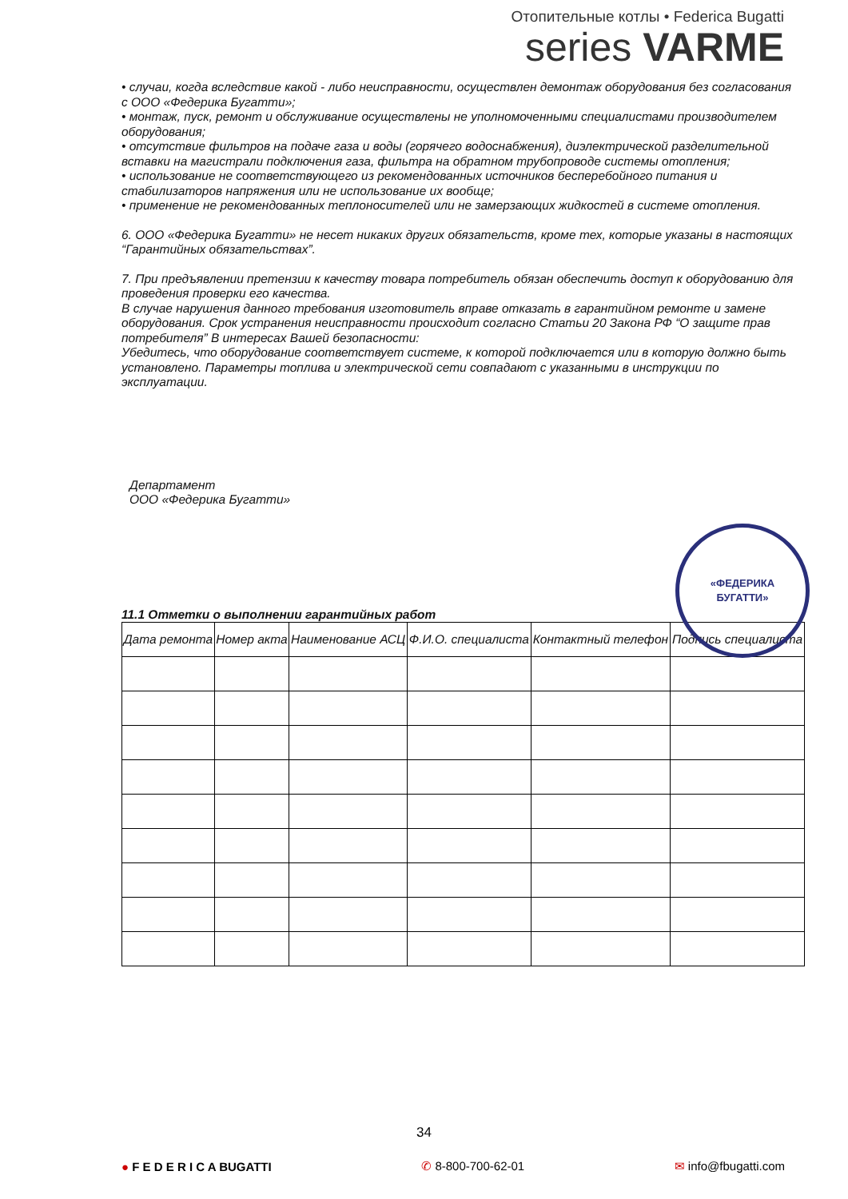Отопительные котлы • Federica Bugatti
series VARME
• случаи, когда вследствие какой - либо неисправности, осуществлен демонтаж оборудования без согласования с ООО «Федерика Бугатти»;
• монтаж, пуск, ремонт и обслуживание осуществлены не уполномоченными специалистами производителем оборудования;
• отсутствие фильтров на подаче газа и воды (горячего водоснабжения), диэлектрической разделительной вставки на магистрали подключения газа, фильтра на обратном трубопроводе системы отопления;
• использование не соответствующего из рекомендованных источников бесперебойного питания и стабилизаторов напряжения или не использование их вообще;
• применение не рекомендованных теплоносителей или не замерзающих жидкостей в системе отопления.
6. ООО «Федерика Бугатти» не несет никаких других обязательств, кроме тех, которые указаны в настоящих “Гарантийных обязательствах”.
7. При предъявлении претензии к качеству товара потребитель обязан обеспечить доступ к оборудованию для проведения проверки его качества.
В случае нарушения данного требования изготовитель вправе отказать в гарантийном ремонте и замене оборудования. Срок устранения неисправности происходит согласно Статьи 20 Закона РФ “О защите прав потребителя” В интересах Вашей безопасности:
Убедитесь, что оборудование соответствует системе, к которой подключается или в которую должно быть установлено. Параметры топлива и электрической сети совпадают с указанными в инструкции по эксплуатации.
Департамент
ООО «Федерика Бугатти»
«ФЕДЕРИКА
БУГАТТИ»
11.1 Отметки о выполнении гарантийных работ
| Дата ремонта | Номер акта | Наименование АСЦ | Ф.И.О. специалиста | Контактный телефон | Подпись специалиста |
| --- | --- | --- | --- | --- | --- |
34
● F E D E R I C A BUGATTI ✆ 8-800-700-62-01 ✉ info@fbugatti.com